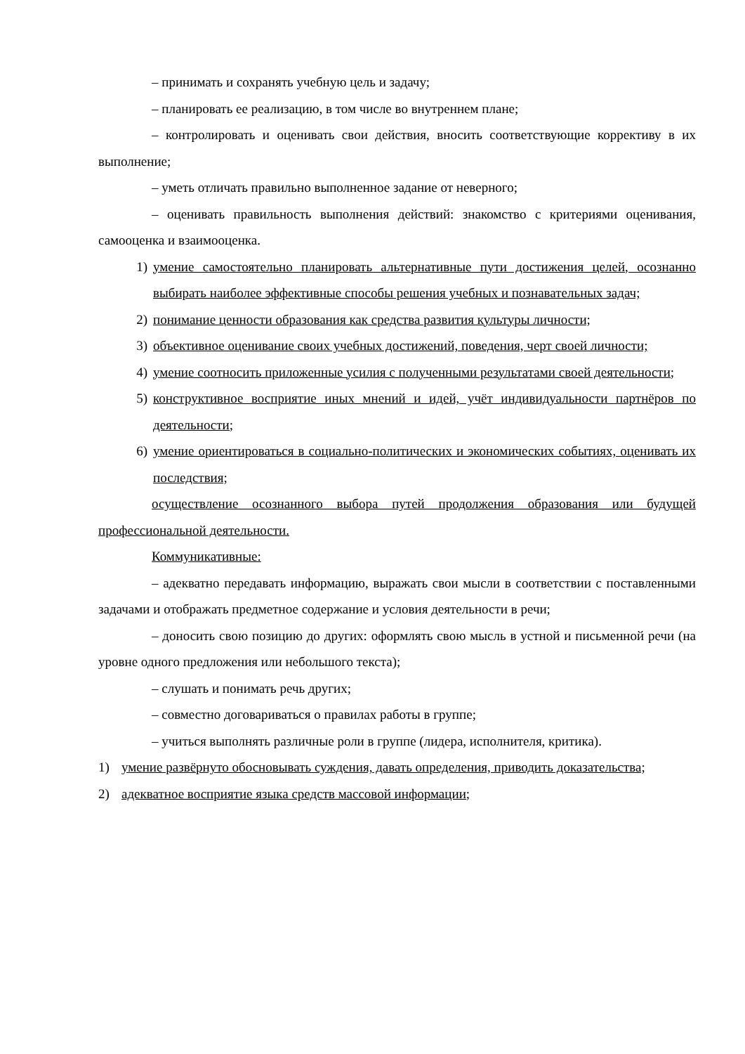– принимать и сохранять учебную цель и задачу;
– планировать ее реализацию, в том числе во внутреннем плане;
– контролировать и оценивать свои действия, вносить соответствующие коррективу в их выполнение;
– уметь отличать правильно выполненное задание от неверного;
– оценивать правильность выполнения действий: знакомство с критериями оценивания, самооценка и взаимооценка.
1) умение самостоятельно планировать альтернативные пути достижения целей, осознанно выбирать наиболее эффективные способы решения учебных и познавательных задач;
2) понимание ценности образования как средства развития культуры личности;
3) объективное оценивание своих учебных достижений, поведения, черт своей личности;
4) умение соотносить приложенные усилия с полученными результатами своей деятельности;
5) конструктивное восприятие иных мнений и идей, учёт индивидуальности партнёров по деятельности;
6) умение ориентироваться в социально-политических и экономических событиях, оценивать их последствия;
осуществление осознанного выбора путей продолжения образования или будущей профессиональной деятельности.
Коммуникативные:
– адекватно передавать информацию, выражать свои мысли в соответствии с поставленными задачами и отображать предметное содержание и условия деятельности в речи;
– доносить свою позицию до других: оформлять свою мысль в устной и письменной речи (на уровне одного предложения или небольшого текста);
– слушать и понимать речь других;
– совместно договариваться о правилах работы в группе;
– учиться выполнять различные роли в группе (лидера, исполнителя, критика).
1) умение развёрнуто обосновывать суждения, давать определения, приводить доказательства;
2) адекватное восприятие языка средств массовой информации;